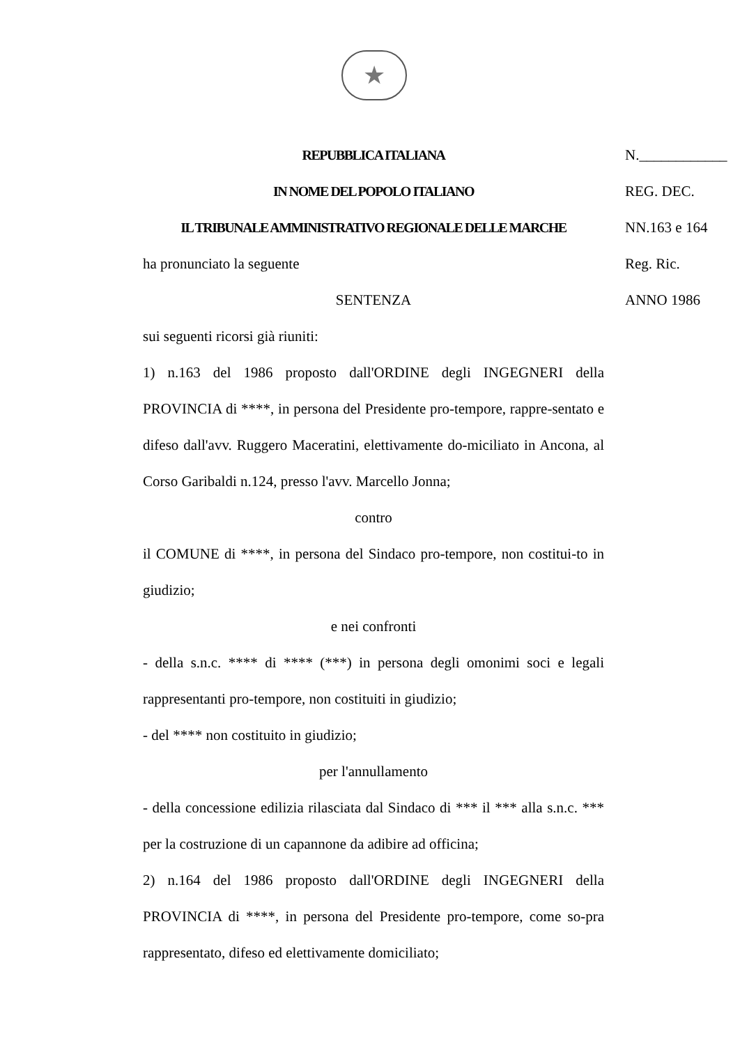★
REPUBBLICA ITALIANA
IN NOME DEL POPOLO ITALIANO
IL TRIBUNALE AMMINISTRATIVO REGIONALE DELLE MARCHE
ha pronunciato la seguente
SENTENZA
sui seguenti ricorsi già riuniti:
1) n.163 del 1986 proposto dall'ORDINE degli INGEGNERI della PROVINCIA di ****, in persona del Presidente pro-tempore, rappre-sentato e difeso dall'avv. Ruggero Maceratini, elettivamente do-miciliato in Ancona, al Corso Garibaldi n.124, presso l'avv. Marcello Jonna;
contro
il COMUNE di ****, in persona del Sindaco pro-tempore, non costitui-to in giudizio;
e nei confronti
- della s.n.c. **** di **** (***) in persona degli omonimi soci e legali rappresentanti pro-tempore, non costituiti in giudizio;
- del **** non costituito in giudizio;
per l'annullamento
- della concessione edilizia rilasciata dal Sindaco di *** il *** alla s.n.c. *** per la costruzione di un capannone da adibire ad officina;
2) n.164 del 1986 proposto dall'ORDINE degli INGEGNERI della PROVINCIA di ****, in persona del Presidente pro-tempore, come so-pra rappresentato, difeso ed elettivamente domiciliato;
N.____________
REG. DEC.
NN.163 e 164
Reg. Ric.
ANNO 1986